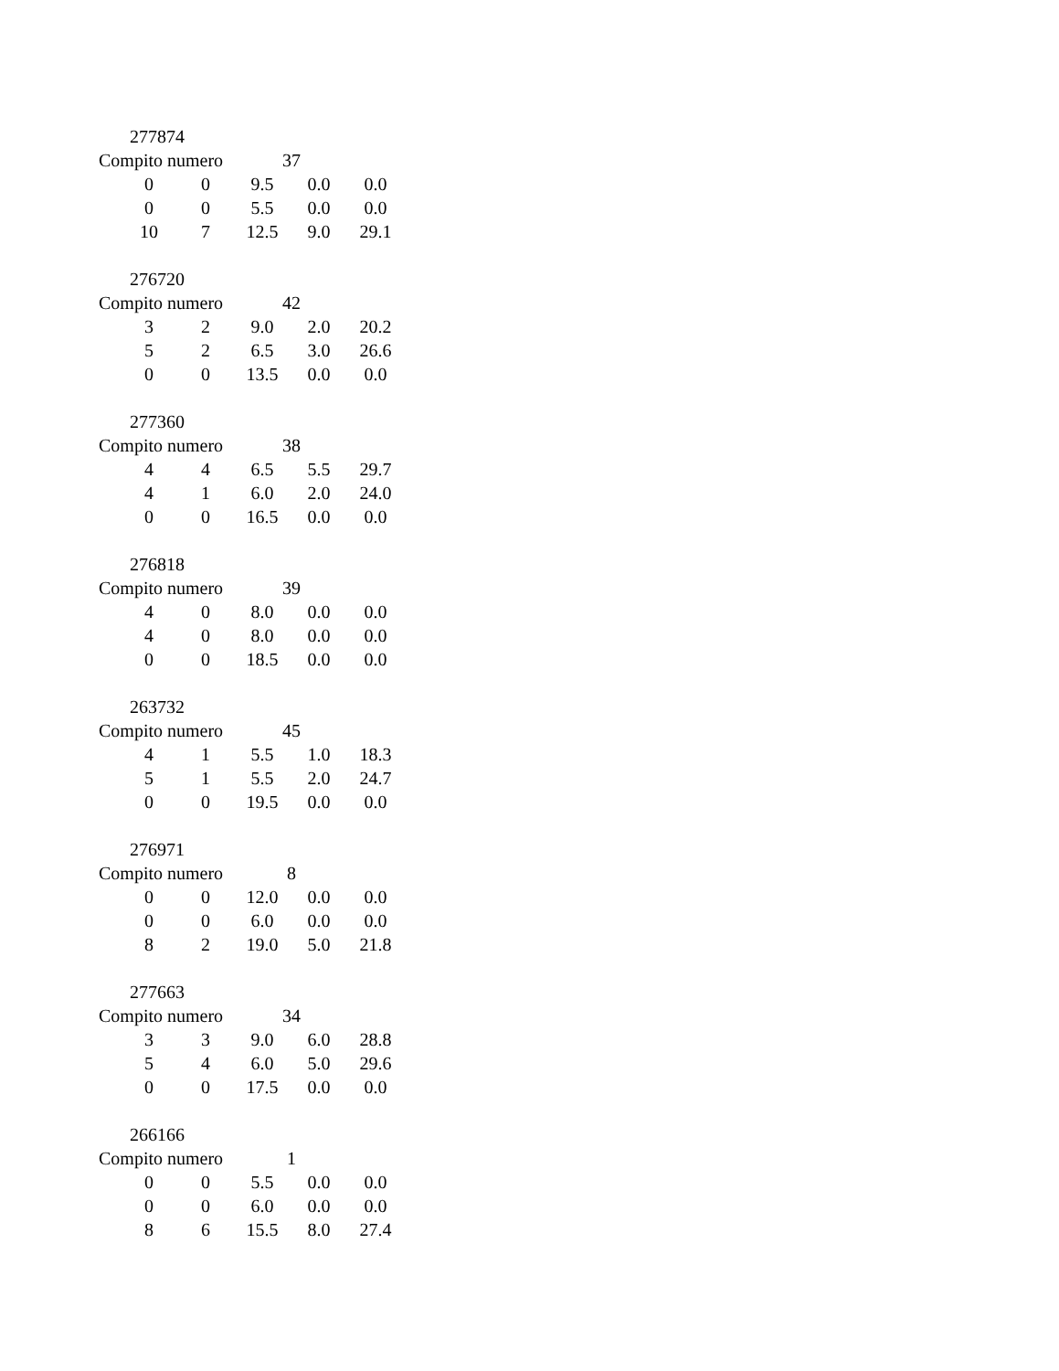277874
Compito numero 37
| 0 | 0 | 9.5 | 0.0 | 0.0 |
| 0 | 0 | 5.5 | 0.0 | 0.0 |
| 10 | 7 | 12.5 | 9.0 | 29.1 |
276720
Compito numero 42
| 3 | 2 | 9.0 | 2.0 | 20.2 |
| 5 | 2 | 6.5 | 3.0 | 26.6 |
| 0 | 0 | 13.5 | 0.0 | 0.0 |
277360
Compito numero 38
| 4 | 4 | 6.5 | 5.5 | 29.7 |
| 4 | 1 | 6.0 | 2.0 | 24.0 |
| 0 | 0 | 16.5 | 0.0 | 0.0 |
276818
Compito numero 39
| 4 | 0 | 8.0 | 0.0 | 0.0 |
| 4 | 0 | 8.0 | 0.0 | 0.0 |
| 0 | 0 | 18.5 | 0.0 | 0.0 |
263732
Compito numero 45
| 4 | 1 | 5.5 | 1.0 | 18.3 |
| 5 | 1 | 5.5 | 2.0 | 24.7 |
| 0 | 0 | 19.5 | 0.0 | 0.0 |
276971
Compito numero 8
| 0 | 0 | 12.0 | 0.0 | 0.0 |
| 0 | 0 | 6.0 | 0.0 | 0.0 |
| 8 | 2 | 19.0 | 5.0 | 21.8 |
277663
Compito numero 34
| 3 | 3 | 9.0 | 6.0 | 28.8 |
| 5 | 4 | 6.0 | 5.0 | 29.6 |
| 0 | 0 | 17.5 | 0.0 | 0.0 |
266166
Compito numero 1
| 0 | 0 | 5.5 | 0.0 | 0.0 |
| 0 | 0 | 6.0 | 0.0 | 0.0 |
| 8 | 6 | 15.5 | 8.0 | 27.4 |